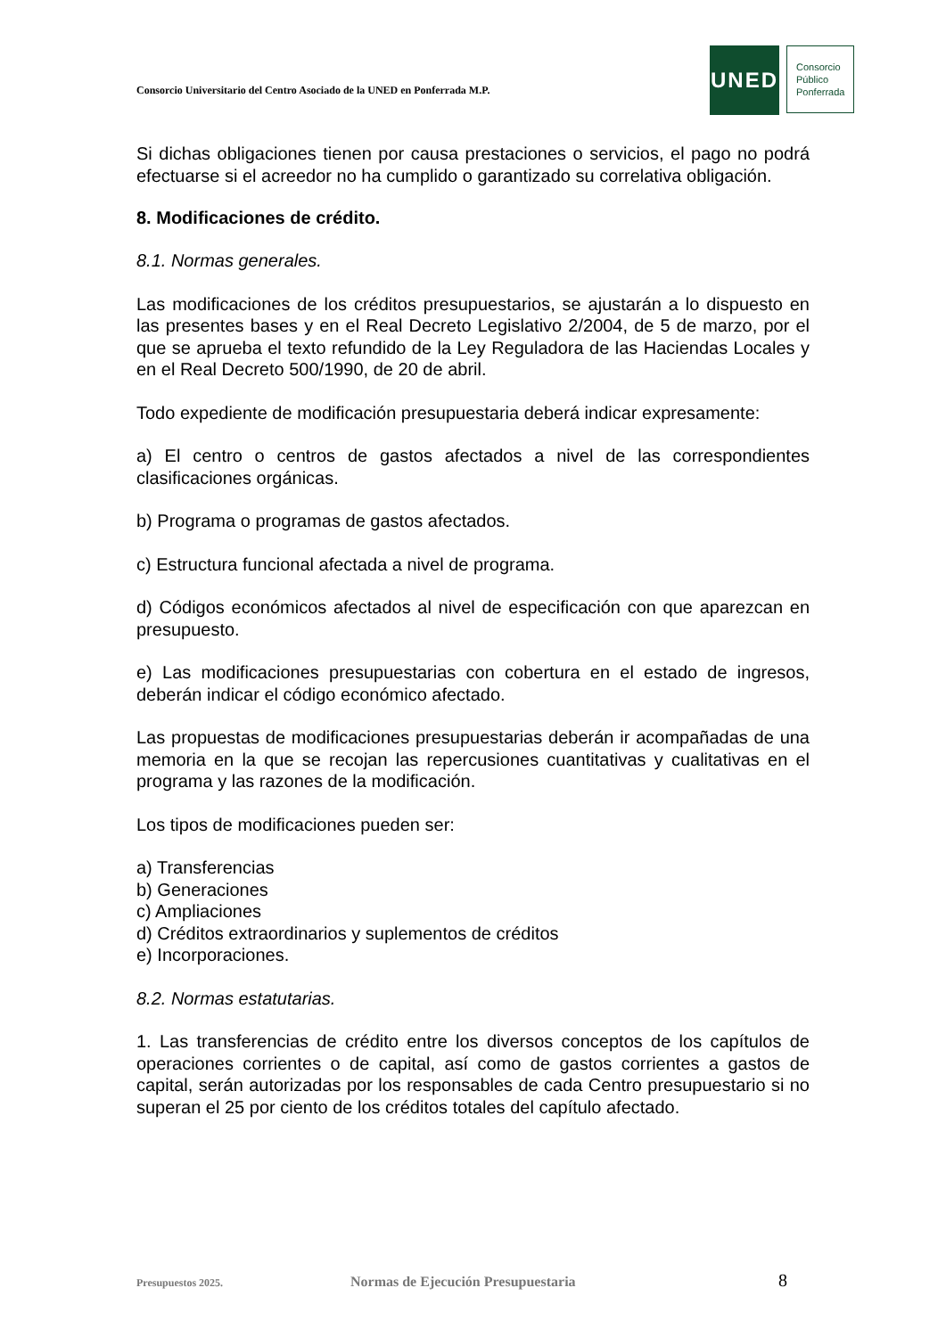Consorcio Universitario del Centro Asociado de la UNED en Ponferrada M.P.
UNED
Consorcio
Público
Ponferrada
Si dichas obligaciones tienen por causa prestaciones o servicios, el pago no podrá efectuarse si el acreedor no ha cumplido o garantizado su correlativa obligación.
8. Modificaciones de crédito.
8.1. Normas generales.
Las modificaciones de los créditos presupuestarios, se ajustarán a lo dispuesto en las presentes bases y en el Real Decreto Legislativo 2/2004, de 5 de marzo, por el que se aprueba el texto refundido de la Ley Reguladora de las Haciendas Locales y en el Real Decreto 500/1990, de 20 de abril.
Todo expediente de modificación presupuestaria deberá indicar expresamente:
a) El centro o centros de gastos afectados a nivel de las correspondientes clasificaciones orgánicas.
b) Programa o programas de gastos afectados.
c) Estructura funcional afectada a nivel de programa.
d) Códigos económicos afectados al nivel de especificación con que aparezcan en presupuesto.
e) Las modificaciones presupuestarias con cobertura en el estado de ingresos, deberán indicar el código económico afectado.
Las propuestas de modificaciones presupuestarias deberán ir acompañadas de una memoria en la que se recojan las repercusiones cuantitativas y cualitativas en el programa y las razones de la modificación.
Los tipos de modificaciones pueden ser:
a) Transferencias
b) Generaciones
c) Ampliaciones
d) Créditos extraordinarios y suplementos de créditos
e) Incorporaciones.
8.2. Normas estatutarias.
1. Las transferencias de crédito entre los diversos conceptos de los capítulos de operaciones corrientes o de capital, así como de gastos corrientes a gastos de capital, serán autorizadas por los responsables de cada Centro presupuestario si no superan el 25 por ciento de los créditos totales del capítulo afectado.
Presupuestos 2025. Normas de Ejecución Presupuestaria 8